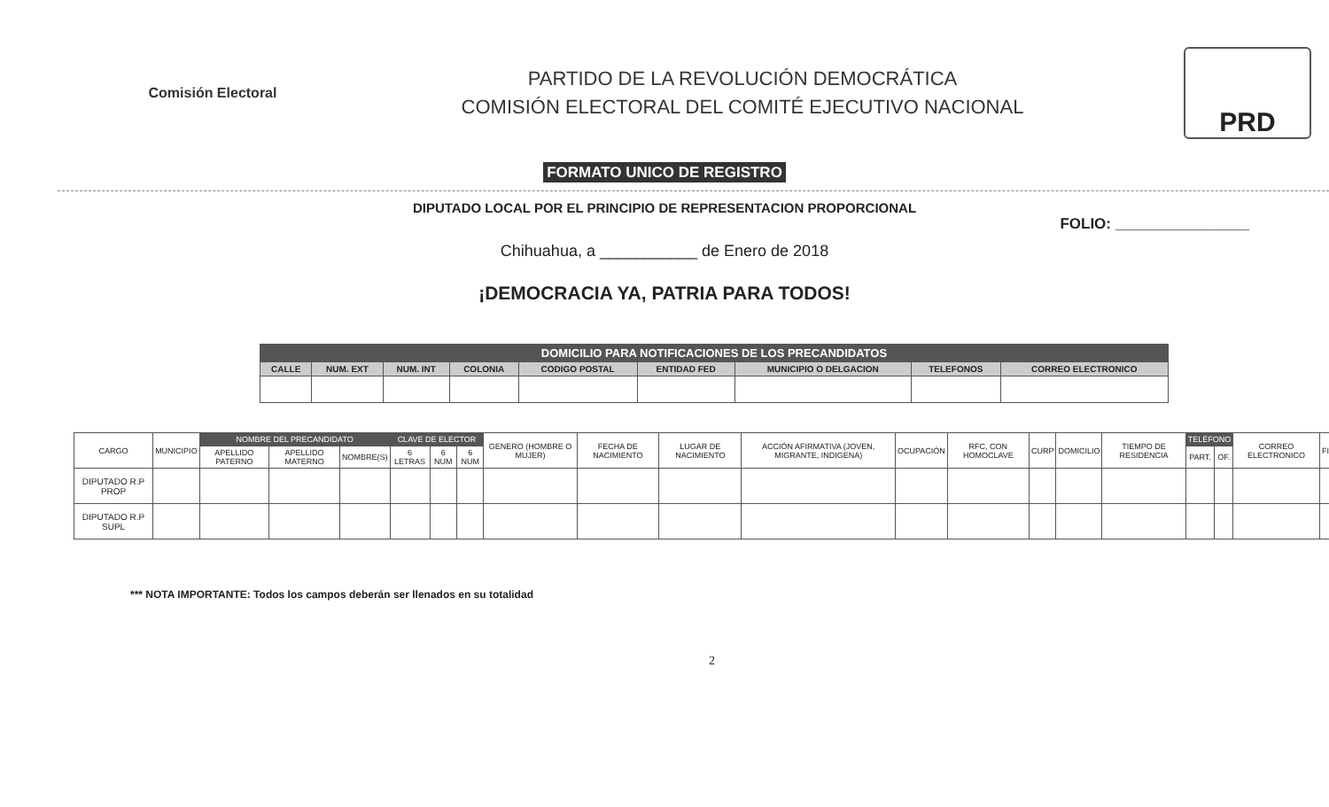Comisión Electoral
PARTIDO DE LA REVOLUCIÓN DEMOCRÁTICA
COMISIÓN ELECTORAL DEL COMITÉ EJECUTIVO NACIONAL
PRD
FORMATO UNICO DE REGISTRO
DIPUTADO LOCAL POR EL PRINCIPIO DE REPRESENTACION PROPORCIONAL
FOLIO: ________________
Chihuahua, a ___________ de Enero de 2018
¡DEMOCRACIA YA, PATRIA PARA TODOS!
| DOMICILIO PARA NOTIFICACIONES DE LOS PRECANDIDATOS | | | | | | | | |
| --- | --- | --- | --- | --- | --- | --- | --- | --- |
| CALLE | NUM. EXT | NUM. INT | COLONIA | CODIGO POSTAL | ENTIDAD FED | MUNICIPIO O DELGACION | TELEFONOS | CORREO ELECTRONICO |
| CARGO | MUNICIPIO | NOMBRE DEL PRECANDIDATO | | | CLAVE DE ELECTOR | | | GENERO (HOMBRE O MUJER) | FECHA DE NACIMIENTO | LUGAR DE NACIMIENTO | ACCIÓN AFIRMATIVA (JOVEN, MIGRANTE, INDIGENA) | OCUPACIÓN | RFC, CON HOMOCLAVE | CURP | DOMICILIO | TIEMPO DE RESIDENCIA | TELÉFONO | | CORREO ELECTRONICO | FI |
| --- | --- | --- | --- | --- | --- | --- | --- | --- | --- | --- | --- | --- | --- | --- | --- | --- | --- | --- | --- | --- |
| | | APELLIDO PATERNO | APELLIDO MATERNO | NOMBRE(S) | 6 LETRAS | 6 NUM | 6 NUM | | | | | | | | | | PART. | OF. | | |
| DIPUTADO R.P PROP | | | | | | | | | | | | | | | | | | | | |
| DIPUTADO R.P SUPL | | | | | | | | | | | | | | | | | | | | |
*** NOTA IMPORTANTE: Todos los campos deberán ser llenados en su totalidad
2